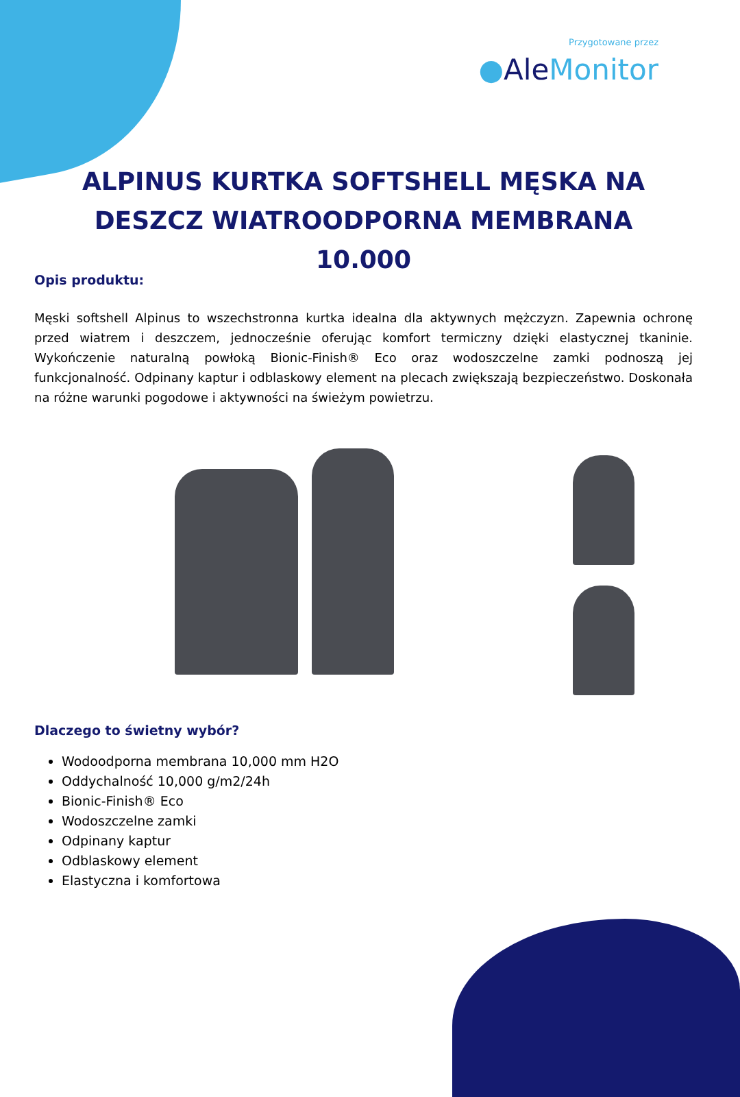Przygotowane przez
●Ale Monitor
ALPINUS KURTKA SOFTSHELL MĘSKA NA DESZCZ WIATROODPORNA MEMBRANA 10.000
Opis produktu:
Męski softshell Alpinus to wszechstronna kurtka idealna dla aktywnych mężczyzn. Zapewnia ochronę przed wiatrem i deszczem, jednocześnie oferując komfort termiczny dzięki elastycznej tkaninie. Wykończenie naturalną powłoką Bionic-Finish® Eco oraz wodoszczelne zamki podnoszą jej funkcjonalność. Odpinany kaptur i odblaskowy element na plecach zwiększają bezpieczeństwo. Doskonała na różne warunki pogodowe i aktywności na świeżym powietrzu.
Dlaczego to świetny wybór?
Wodoodporna membrana 10,000 mm H2O
Oddychalność 10,000 g/m2/24h
Bionic-Finish® Eco
Wodoszczelne zamki
Odpinany kaptur
Odblaskowy element
Elastyczna i komfortowa